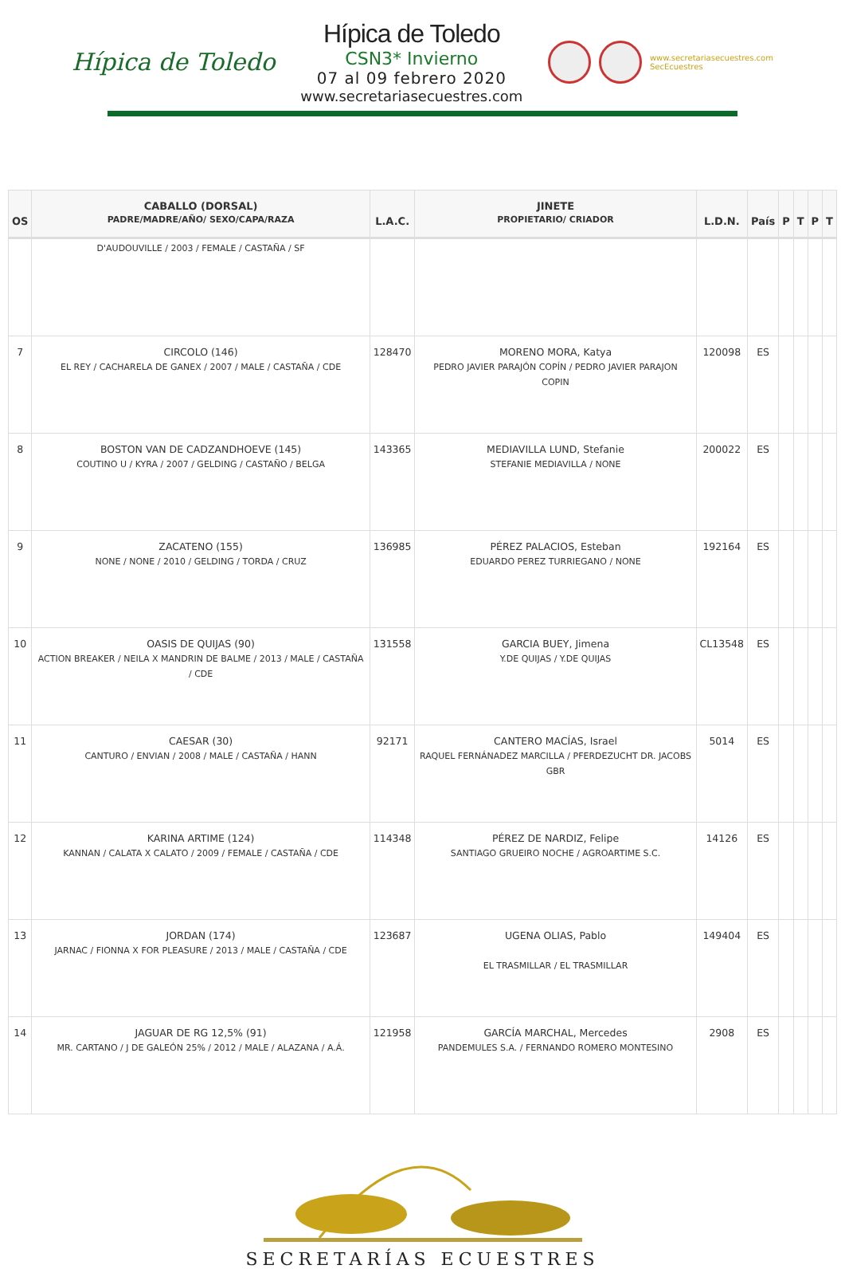Hípica de Toledo
Hípica de Toledo
CSN3* Invierno
07 al 09 febrero 2020
www.secretariasecuestres.com
www.secretariasecuestres.com
SecEcuestres
| OS | CABALLO (DORSAL) PADRE/MADRE/AÑO/ SEXO/CAPA/RAZA | L.A.C. | JINETE PROPIETARIO/ CRIADOR | L.D.N. | País | P | T | P | T |
| --- | --- | --- | --- | --- | --- | --- | --- | --- | --- |
| | D'AUDOUVILLE / 2003 / FEMALE / CASTAÑA / SF | | | | | | | | |
| 7 | CIRCOLO (146) EL REY / CACHARELA DE GANEX / 2007 / MALE / CASTAÑA / CDE | 128470 | MORENO MORA, Katya PEDRO JAVIER PARAJÓN COPÍN / PEDRO JAVIER PARAJON COPIN | 120098 | ES | | | | |
| 8 | BOSTON VAN DE CADZANDHOEVE (145) COUTINO U / KYRA / 2007 / GELDING / CASTAÑO / BELGA | 143365 | MEDIAVILLA LUND, Stefanie STEFANIE MEDIAVILLA / NONE | 200022 | ES | | | | |
| 9 | ZACATENO (155) NONE / NONE / 2010 / GELDING / TORDA / CRUZ | 136985 | PÉREZ PALACIOS, Esteban EDUARDO PEREZ TURRIEGANO / NONE | 192164 | ES | | | | |
| 10 | OASIS DE QUIJAS (90) ACTION BREAKER / NEILA X MANDRIN DE BALME / 2013 / MALE / CASTAÑA / CDE | 131558 | GARCIA BUEY, Jimena Y.DE QUIJAS / Y.DE QUIJAS | CL13548 | ES | | | | |
| 11 | CAESAR (30) CANTURO / ENVIAN / 2008 / MALE / CASTAÑA / HANN | 92171 | CANTERO MACÍAS, Israel RAQUEL FERNÁNADEZ MARCILLA / PFERDEZUCHT DR. JACOBS GBR | 5014 | ES | | | | |
| 12 | KARINA ARTIME (124) KANNAN / CALATA X CALATO / 2009 / FEMALE / CASTAÑA / CDE | 114348 | PÉREZ DE NARDIZ, Felipe SANTIAGO GRUEIRO NOCHE / AGROARTIME S.C. | 14126 | ES | | | | |
| 13 | JORDAN (174) JARNAC / FIONNA X FOR PLEASURE / 2013 / MALE / CASTAÑA / CDE | 123687 | UGENA OLIAS, Pablo EL TRASMILLAR / EL TRASMILLAR | 149404 | ES | | | | |
| 14 | JAGUAR DE RG 12,5% (91) MR. CARTANO / J DE GALEÓN 25% / 2012 / MALE / ALAZANA / A.Á. | 121958 | GARCÍA MARCHAL, Mercedes PANDEMULES S.A. / FERNANDO ROMERO MONTESINO | 2908 | ES | | | | |
SECRETARÍAS ECUESTRES